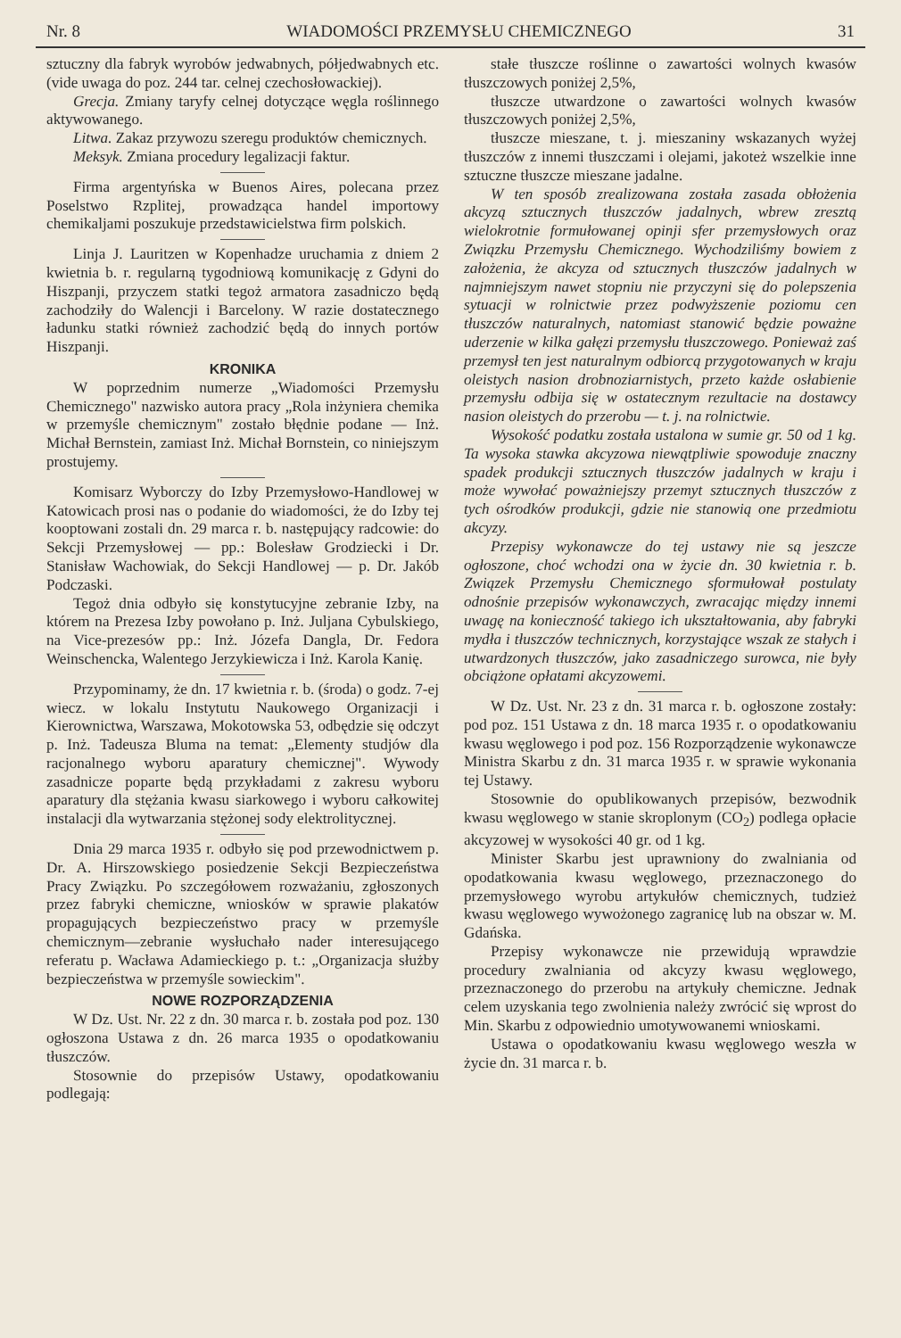Nr. 8 WIADOMOŚCI PRZEMYSŁU CHEMICZNEGO 31
sztuczny dla fabryk wyrobów jedwabnych, półjedwabnych etc. (vide uwaga do poz. 244 tar. celnej czechosłowackiej).
Grecja. Zmiany taryfy celnej dotyczące węgla roślinnego aktywowanego.
Litwa. Zakaz przywozu szeregu produktów chemicznych.
Meksyk. Zmiana procedury legalizacji faktur.
Firma argentyńska w Buenos Aires, polecana przez Poselstwo Rzplitej, prowadząca handel importowy chemikaljami poszukuje przedstawicielstwa firm polskich.
Linja J. Lauritzen w Kopenhadze uruchamia z dniem 2 kwietnia b. r. regularną tygodniową komunikację z Gdyni do Hiszpanji, przyczem statki tegoż armatora zasadniczo będą zachodziły do Walencji i Barcelony. W razie dostatecznego ładunku statki również zachodzić będą do innych portów Hiszpanji.
KRONIKA
W poprzednim numerze „Wiadomości Przemysłu Chemicznego" nazwisko autora pracy „Rola inżyniera chemika w przemyśle chemicznym" zostało błędnie podane — Inż. Michał Bernstein, zamiast Inż. Michał Bornstein, co niniejszym prostujemy.
Komisarz Wyborczy do Izby Przemysłowo-Handlowej w Katowicach prosi nas o podanie do wiadomości, że do Izby tej kooptowani zostali dn. 29 marca r. b. następujący radcowie: do Sekcji Przemysłowej — pp.: Bolesław Grodziecki i Dr. Stanisław Wachowiak, do Sekcji Handlowej — p. Dr. Jakób Podczaski.
Tegoż dnia odbyło się konstytucyjne zebranie Izby, na którem na Prezesa Izby powołano p. Inż. Juljana Cybulskiego, na Vice-prezesów pp.: Inż. Józefa Dangla, Dr. Fedora Weinschencka, Walentego Jerzykiewicza i Inż. Karola Kanię.
Przypominamy, że dn. 17 kwietnia r. b. (środa) o godz. 7-ej wiecz. w lokalu Instytutu Naukowego Organizacji i Kierownictwa, Warszawa, Mokotowska 53, odbędzie się odczyt p. Inż. Tadeusza Bluma na temat: „Elementy studjów dla racjonalnego wyboru aparatury chemicznej". Wywody zasadnicze poparte będą przykładami z zakresu wyboru aparatury dla stężania kwasu siarkowego i wyboru całkowitej instalacji dla wytwarzania stężonej sody elektrolitycznej.
Dnia 29 marca 1935 r. odbyło się pod przewodnictwem p. Dr. A. Hirszowskiego posiedzenie Sekcji Bezpieczeństwa Pracy Związku. Po szczegółowem rozważaniu, zgłoszonych przez fabryki chemiczne, wniosków w sprawie plakatów propagujących bezpieczeństwo pracy w przemyśle chemicznym—zebranie wysłuchało nader interesującego referatu p. Wacława Adamieckiego p. t.: „Organizacja służby bezpieczeństwa w przemyśle sowieckim".
NOWE ROZPORZĄDZENIA
W Dz. Ust. Nr. 22 z dn. 30 marca r. b. została pod poz. 130 ogłoszona Ustawa z dn. 26 marca 1935 o opodatkowaniu tłuszczów.
Stosownie do przepisów Ustawy, opodatkowaniu podlegają:
stałe tłuszcze roślinne o zawartości wolnych kwasów tłuszczowych poniżej 2,5%,
tłuszcze utwardzone o zawartości wolnych kwasów tłuszczowych poniżej 2,5%,
tłuszcze mieszane, t. j. mieszaniny wskazanych wyżej tłuszczów z innemi tłuszczami i olejami, jakoteż wszelkie inne sztuczne tłuszcze mieszane jadalne.
W ten sposób zrealizowana została zasada obłożenia akcyzą sztucznych tłuszczów jadalnych, wbrew zresztą wielokrotnie formułowanej opinji sfer przemysłowych oraz Związku Przemysłu Chemicznego. Wychodziliśmy bowiem z założenia, że akcyza od sztucznych tłuszczów jadalnych w najmniejszym nawet stopniu nie przyczyni się do polepszenia sytuacji w rolnictwie przez podwyższenie poziomu cen tłuszczów naturalnych, natomiast stanowić będzie poważne uderzenie w kilka gałęzi przemysłu tłuszczowego. Ponieważ zaś przemysł ten jest naturalnym odbiorcą przygotowanych w kraju oleistych nasion drobnoziarnistych, przeto każde osłabienie przemysłu odbija się w ostatecznym rezultacie na dostawcy nasion oleistych do przerobu — t. j. na rolnictwie.
Wysokość podatku została ustalona w sumie gr. 50 od 1 kg. Ta wysoka stawka akcyzowa niewątpliwie spowoduje znaczny spadek produkcji sztucznych tłuszczów jadalnych w kraju i może wywołać poważniejszy przemyt sztucznych tłuszczów z tych ośrodków produkcji, gdzie nie stanowią one przedmiotu akcyzy.
Przepisy wykonawcze do tej ustawy nie są jeszcze ogłoszone, choć wchodzi ona w życie dn. 30 kwietnia r. b. Związek Przemysłu Chemicznego sformułował postulaty odnośnie przepisów wykonawczych, zwracając między innemi uwagę na konieczność takiego ich ukształtowania, aby fabryki mydła i tłuszczów technicznych, korzystające wszak ze stałych i utwardzonych tłuszczów, jako zasadniczego surowca, nie były obciążone opłatami akcyzowemi.
W Dz. Ust. Nr. 23 z dn. 31 marca r. b. ogłoszone zostały: pod poz. 151 Ustawa z dn. 18 marca 1935 r. o opodatkowaniu kwasu węglowego i pod poz. 156 Rozporządzenie wykonawcze Ministra Skarbu z dn. 31 marca 1935 r. w sprawie wykonania tej Ustawy.
Stosownie do opublikowanych przepisów, bezwodnik kwasu węglowego w stanie skroplonym (CO<sub>2</sub>) podlega opłacie akcyzowej w wysokości 40 gr. od 1 kg.
Minister Skarbu jest uprawniony do zwalniania od opodatkowania kwasu węglowego, przeznaczonego do przemysłowego wyrobu artykułów chemicznych, tudzież kwasu węglowego wywożonego zagranicę lub na obszar w. M. Gdańska.
Przepisy wykonawcze nie przewidują wprawdzie procedury zwalniania od akcyzy kwasu węglowego, przeznaczonego do przerobu na artykuły chemiczne. Jednak celem uzyskania tego zwolnienia należy zwrócić się wprost do Min. Skarbu z odpowiednio umotywowanemi wnioskami.
Ustawa o opodatkowaniu kwasu węglowego weszła w życie dn. 31 marca r. b.